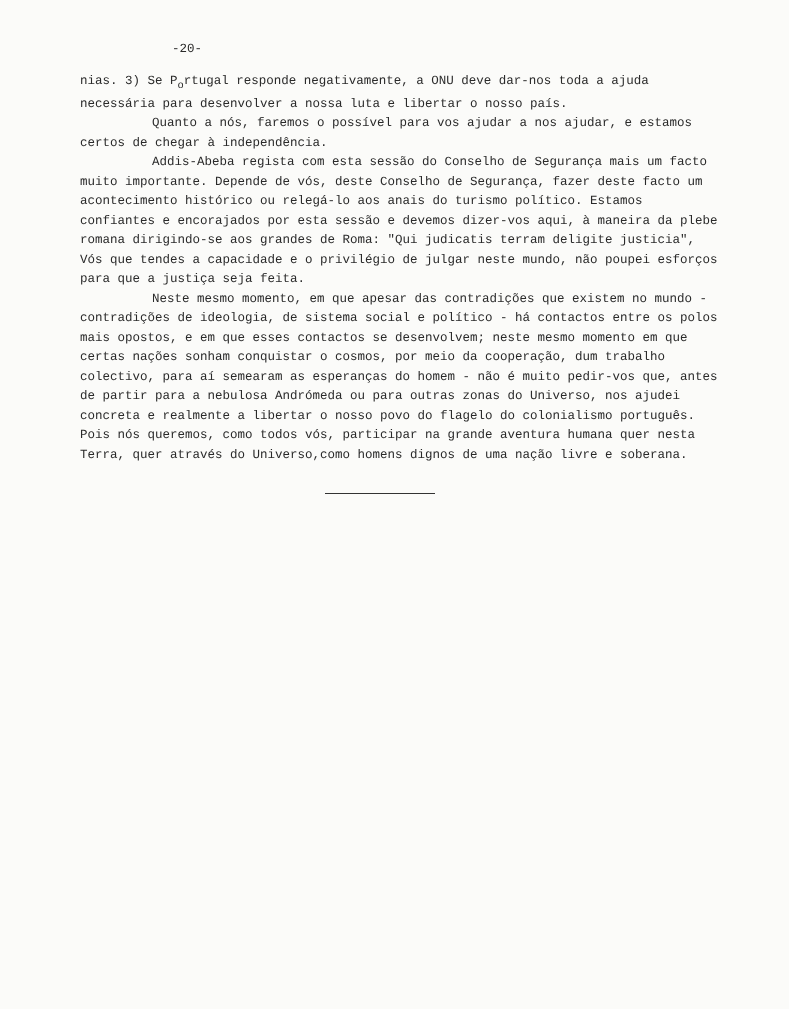-20-
nias. 3) Se P<sub>o</sub>rtugal responde negativamente, a ONU deve dar-nos toda a ajuda necessária para desenvolver a nossa luta e libertar o nosso país.
Quanto a nós, faremos o possível para vos ajudar a nos ajudar, e estamos certos de chegar à independência.
Addis-Abeba regista com esta sessão do Conselho de Segurança mais um facto muito importante. Depende de vós, deste Conselho de Segurança, fazer deste facto um acontecimento histórico ou relegá-lo aos anais do turismo político. Estamos confiantes e encorajados por esta sessão e devemos dizer-vos aqui, à maneira da plebe romana dirigindo-se aos grandes de Roma: "Qui judicatis terram deligite justicia", Vós que tendes a capacidade e o privilégio de julgar neste mundo, não poupei esforços para que a justiça seja feita.
Neste mesmo momento, em que apesar das contradições que existem no mundo - contradições de ideologia, de sistema social e político - há contactos entre os polos mais opostos, e em que esses contactos se desenvolvem; neste mesmo momento em que certas nações sonham conquistar o cosmos, por meio da cooperação, dum trabalho colectivo, para aí semearam as esperanças do homem - não é muito pedir-vos que, antes de partir para a nebulosa Andrómeda ou para outras zonas do Universo, nos ajudei concreta e realmente a libertar o nosso povo do flagelo do colonialismo português. Pois nós queremos, como todos vós, participar na grande aventura humana quer nesta Terra, quer através do Universo,como homens dignos de uma nação livre e soberana.